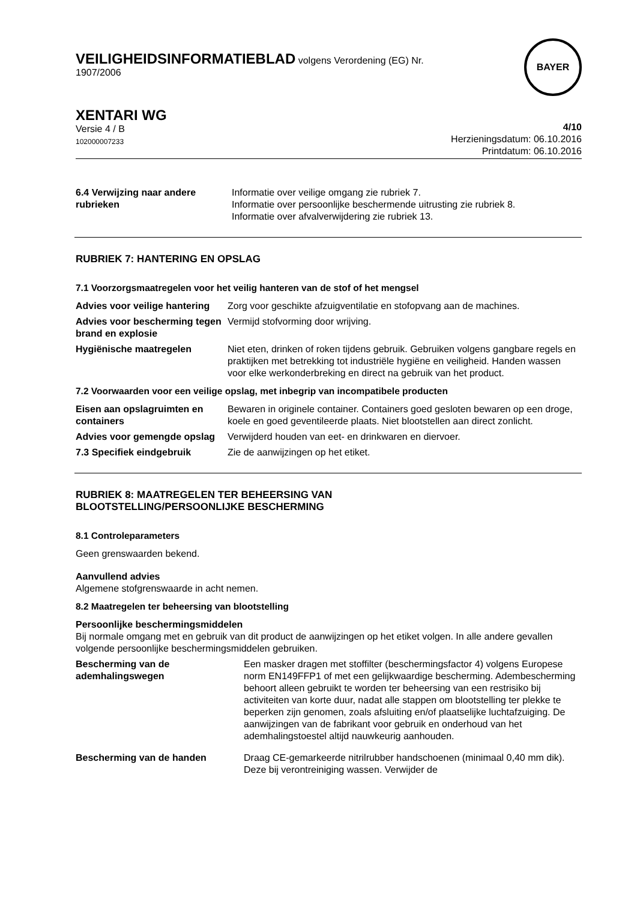VEILIGHEIDSINFORMATIEBLAD volgens Verordening (EG) Nr.
1907/2006
BAYER
XENTARI WG
Versie 4 / B
102000007233
4/10
Herzieningsdatum: 06.10.2016
Printdatum: 06.10.2016
6.4 Verwijzing naar andere rubrieken
Informatie over veilige omgang zie rubriek 7.
Informatie over persoonlijke beschermende uitrusting zie rubriek 8.
Informatie over afvalverwijdering zie rubriek 13.
RUBRIEK 7: HANTERING EN OPSLAG
7.1 Voorzorgsmaatregelen voor het veilig hanteren van de stof of het mengsel
Advies voor veilige hantering
Zorg voor geschikte afzuigventilatie en stofopvang aan de machines.
Advies voor bescherming tegen brand en explosie
Vermijd stofvorming door wrijving.
Hygiënische maatregelen Niet eten, drinken of roken tijdens gebruik. Gebruiken volgens gangbare regels en praktijken met betrekking tot industriële hygiëne en veiligheid. Handen wassen voor elke werkonderbreking en direct na gebruik van het product.
7.2 Voorwaarden voor een veilige opslag, met inbegrip van incompatibele producten
Eisen aan opslagruimten en containers
Bewaren in originele container. Containers goed gesloten bewaren op een droge, koele en goed geventileerde plaats. Niet blootstellen aan direct zonlicht.
Advies voor gemengde opslag
Verwijderd houden van eet- en drinkwaren en diervoer.
7.3 Specifiek eindgebruik Zie de aanwijzingen op het etiket.
RUBRIEK 8: MAATREGELEN TER BEHEERSING VAN
BLOOTSTELLING/PERSOONLIJKE BESCHERMING
8.1 Controleparameters
Geen grenswaarden bekend.
Aanvullend advies
Algemene stofgrenswaarde in acht nemen.
8.2 Maatregelen ter beheersing van blootstelling
Persoonlijke beschermingsmiddelen
Bij normale omgang met en gebruik van dit product de aanwijzingen op het etiket volgen. In alle andere gevallen volgende persoonlijke beschermingsmiddelen gebruiken.
Bescherming van de ademhalingswegen
Een masker dragen met stoffilter (beschermingsfactor 4) volgens Europese norm EN149FFP1 of met een gelijkwaardige bescherming. Adembescherming behoort alleen gebruikt te worden ter beheersing van een restrisiko bij activiteiten van korte duur, nadat alle stappen om blootstelling ter plekke te beperken zijn genomen, zoals afsluiting en/of plaatselijke luchtafzuiging. De aanwijzingen van de fabrikant voor gebruik en onderhoud van het ademhalingstoestel altijd nauwkeurig aanhouden.
Bescherming van de handen Draag CE-gemarkeerde nitrilrubber handschoenen (minimaal 0,40 mm dik). Deze bij verontreiniging wassen. Verwijder de